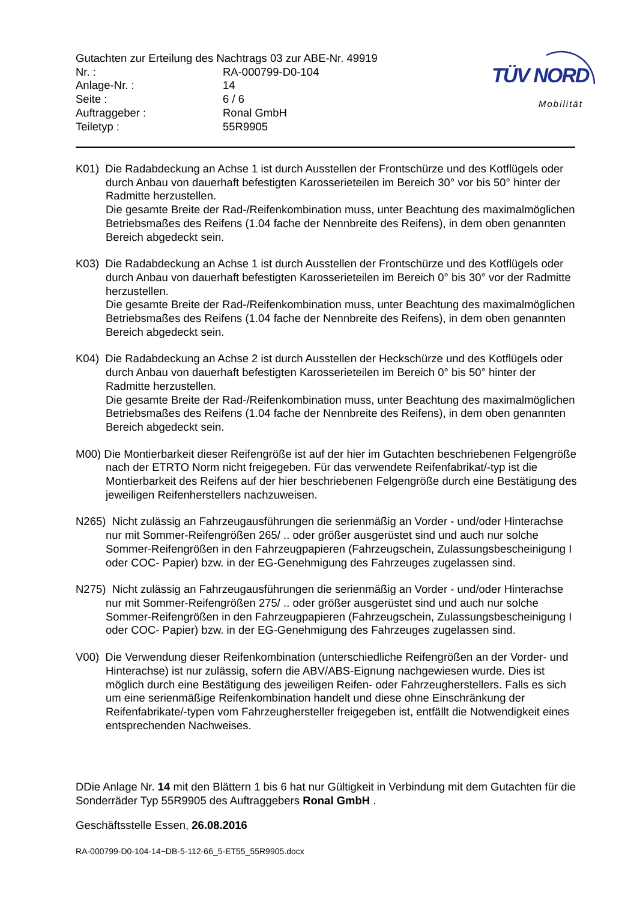Gutachten zur Erteilung des Nachtrags 03 zur ABE-Nr. 49919
| Nr. : | RA-000799-D0-104 |
| Anlage-Nr. : | 14 |
| Seite : | 6 / 6 |
| Auftraggeber : | Ronal GmbH |
| Teiletyp : | 55R9905 |
TÜV NORD
Mobilität
K01) Die Radabdeckung an Achse 1 ist durch Ausstellen der Frontschürze und des Kotflügels oder durch Anbau von dauerhaft befestigten Karosserieteilen im Bereich 30° vor bis 50° hinter der Radmitte herzustellen.
Die gesamte Breite der Rad-/Reifenkombination muss, unter Beachtung des maximalmöglichen Betriebsmaßes des Reifens (1.04 fache der Nennbreite des Reifens), in dem oben genannten Bereich abgedeckt sein.
K03) Die Radabdeckung an Achse 1 ist durch Ausstellen der Frontschürze und des Kotflügels oder durch Anbau von dauerhaft befestigten Karosserieteilen im Bereich 0° bis 30° vor der Radmitte herzustellen.
Die gesamte Breite der Rad-/Reifenkombination muss, unter Beachtung des maximalmöglichen Betriebsmaßes des Reifens (1.04 fache der Nennbreite des Reifens), in dem oben genannten Bereich abgedeckt sein.
K04) Die Radabdeckung an Achse 2 ist durch Ausstellen der Heckschürze und des Kotflügels oder durch Anbau von dauerhaft befestigten Karosserieteilen im Bereich 0° bis 50° hinter der Radmitte herzustellen.
Die gesamte Breite der Rad-/Reifenkombination muss, unter Beachtung des maximalmöglichen Betriebsmaßes des Reifens (1.04 fache der Nennbreite des Reifens), in dem oben genannten Bereich abgedeckt sein.
M00) Die Montierbarkeit dieser Reifengröße ist auf der hier im Gutachten beschriebenen Felgengröße nach der ETRTO Norm nicht freigegeben. Für das verwendete Reifenfabrikat/-typ ist die Montierbarkeit des Reifens auf der hier beschriebenen Felgengröße durch eine Bestätigung des jeweiligen Reifenherstellers nachzuweisen.
N265) Nicht zulässig an Fahrzeugausführungen die serienmäßig an Vorder - und/oder Hinterachse nur mit Sommer-Reifengrößen 265/ .. oder größer ausgerüstet sind und auch nur solche Sommer-Reifengrößen in den Fahrzeugpapieren (Fahrzeugschein, Zulassungsbescheinigung I oder COC- Papier) bzw. in der EG-Genehmigung des Fahrzeuges zugelassen sind.
N275) Nicht zulässig an Fahrzeugausführungen die serienmäßig an Vorder - und/oder Hinterachse nur mit Sommer-Reifengrößen 275/ .. oder größer ausgerüstet sind und auch nur solche Sommer-Reifengrößen in den Fahrzeugpapieren (Fahrzeugschein, Zulassungsbescheinigung I oder COC- Papier) bzw. in der EG-Genehmigung des Fahrzeuges zugelassen sind.
V00) Die Verwendung dieser Reifenkombination (unterschiedliche Reifengrößen an der Vorder- und Hinterachse) ist nur zulässig, sofern die ABV/ABS-Eignung nachgewiesen wurde. Dies ist möglich durch eine Bestätigung des jeweiligen Reifen- oder Fahrzeugherstellers. Falls es sich um eine serienmäßige Reifenkombination handelt und diese ohne Einschränkung der Reifenfabrikate/-typen vom Fahrzeughersteller freigegeben ist, entfällt die Notwendigkeit eines entsprechenden Nachweises.
DDie Anlage Nr. 14 mit den Blättern 1 bis 6 hat nur Gültigkeit in Verbindung mit dem Gutachten für die Sonderräder Typ 55R9905 des Auftraggebers Ronal GmbH .
Geschäftsstelle Essen, 26.08.2016
RA-000799-D0-104-14~DB-5-112-66_5-ET55_55R9905.docx